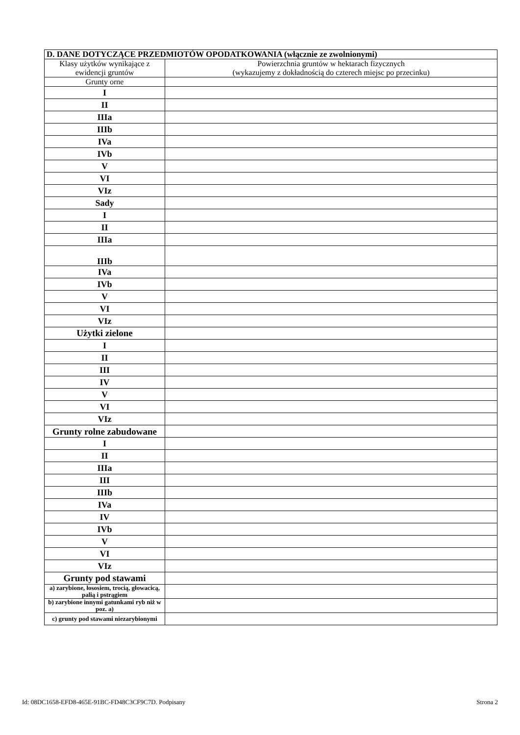| D. DANE DOTYCZĄCE PRZEDMIOTÓW OPODATKOWANIA (włącznie ze zwolnionymi) | |
| --- | --- |
| Klasy użytków wynikające z ewidencji gruntów | Powierzchnia gruntów w hektarach fizycznych (wykazujemy z dokładnością do czterech miejsc po przecinku) |
| Grunty orne | |
| I | |
| II | |
| IIIa | |
| IIIb | |
| IVa | |
| IVb | |
| V | |
| VI | |
| VIz | |
| Sady | |
| I | |
| II | |
| IIIa | |
| IIIb | |
| IVa | |
| IVb | |
| V | |
| VI | |
| VIz | |
| Użytki zielone | |
| I | |
| II | |
| III | |
| IV | |
| V | |
| VI | |
| VIz | |
| Grunty rolne zabudowane | |
| I | |
| II | |
| IIIa | |
| III | |
| IIIb | |
| IVa | |
| IV | |
| IVb | |
| V | |
| VI | |
| VIz | |
| Grunty pod stawami | |
| a) zarybione, łososiem, trocią, głowacicą, palią i pstrągiem | |
| b) zarybione innymi gatunkami ryb niż w poz. a) | |
| c) grunty pod stawami niezarybionymi | |
Id: 08DC1658-EFD8-465E-91BC-FD48C3CF9C7D. Podpisany Strona 2